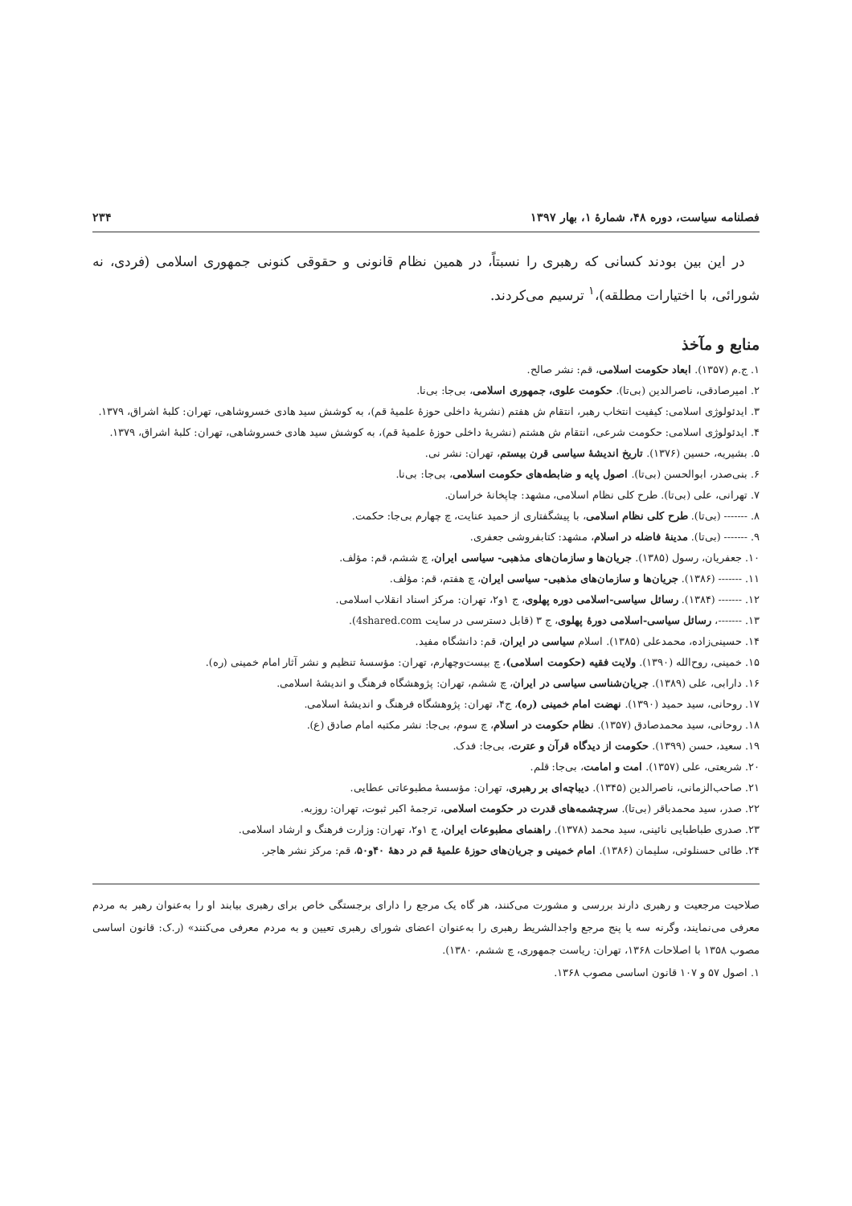فصلنامه سیاست، دوره ۴۸، شمارهٔ ۱، بهار ۱۳۹۷ ۲۳۴
در این بین بودند کسانی که رهبری را نسبتاً، در همین نظام قانونی و حقوقی کنونی جمهوری اسلامی (فردی، نه شورائی، با اختیارات مطلقه)،<sup>۱</sup> ترسیم می‌کردند.
منابع و مآخذ
۱. ج.م (۱۳۵۷). ابعاد حکومت اسلامی، قم: نشر صالح.
۲. امیرصادقی، ناصرالدین (بی‌تا). حکومت علوی، جمهوری اسلامی، بی‌جا: بی‌نا.
۳. ایدئولوژی اسلامی: کیفیت انتخاب رهبر، انتقام ش هفتم (نشریهٔ داخلی حوزهٔ علمیهٔ قم)، به کوشش سید هادی خسروشاهی، تهران: کلبهٔ اشراق، ۱۳۷۹.
۴. ایدئولوژی اسلامی: حکومت شرعی، انتقام ش هشتم (نشریهٔ داخلی حوزهٔ علمیهٔ قم)، به کوشش سید هادی خسروشاهی، تهران: کلبهٔ اشراق، ۱۳۷۹.
۵. بشیریه، حسین (۱۳۷۶). تاریخ اندیشهٔ سیاسی قرن بیستم، تهران: نشر نی.
۶. بنی‌صدر، ابوالحسن (بی‌تا). اصول پایه و ضابطه‌های حکومت اسلامی، بی‌جا: بی‌نا.
۷. تهرانی، علی (بی‌تا). طرح کلی نظام اسلامی، مشهد: چاپخانهٔ خراسان.
۸. ------- (بی‌تا). طرح کلی نظام اسلامی، با پیشگفتاری از حمید عنایت، چ چهارم بی‌جا: حکمت.
۹. ------- (بی‌تا). مدینهٔ فاضله در اسلام، مشهد: کتابفروشی جعفری.
۱۰. جعفریان، رسول (۱۳۸۵). جریان‌ها و سازمان‌های مذهبی- سیاسی ایران، چ ششم، قم: مؤلف.
۱۱. ------- (۱۳۸۶). جریان‌ها و سازمان‌های مذهبی- سیاسی ایران، چ هفتم، قم: مؤلف.
۱۲. ------- (۱۳۸۴). رسائل سیاسی-اسلامی دوره پهلوی، ج ۱و۲، تهران: مرکز اسناد انقلاب اسلامی.
۱۳. -------، رسائل سیاسی-اسلامی دورهٔ پهلوی، ج ۳ (قابل دسترسی در سایت 4shared.com).
۱۴. حسینی‌زاده، محمدعلی (۱۳۸۵). اسلام سیاسی در ایران، قم: دانشگاه مفید.
۱۵. خمینی، روح‌الله (۱۳۹۰). ولایت فقیه (حکومت اسلامی)، چ بیست‌وچهارم، تهران: مؤسسهٔ تنظیم و نشر آثار امام خمینی (ره).
۱۶. دارابی، علی (۱۳۸۹). جریان‌شناسی سیاسی در ایران، چ ششم، تهران: پژوهشگاه فرهنگ و اندیشهٔ اسلامی.
۱۷. روحانی، سید حمید (۱۳۹۰). نهضت امام خمینی (ره)، ج۴، تهران: پژوهشگاه فرهنگ و اندیشهٔ اسلامی.
۱۸. روحانی، سید محمدصادق (۱۳۵۷). نظام حکومت در اسلام، چ سوم، بی‌جا: نشر مکتبه امام صادق (ع).
۱۹. سعید، حسن (۱۳۹۹). حکومت از دیدگاه قرآن و عترت، بی‌جا: فدک.
۲۰. شریعتی، علی (۱۳۵۷). امت و امامت، بی‌جا: قلم.
۲۱. صاحب‌الزمانی، ناصرالدین (۱۳۴۵). دیباچه‌ای بر رهبری، تهران: مؤسسهٔ مطبوعاتی عطایی.
۲۲. صدر، سید محمدباقر (بی‌تا). سرچشمه‌های قدرت در حکومت اسلامی، ترجمهٔ اکبر ثبوت، تهران: روزبه.
۲۳. صدری طباطبایی نائینی، سید محمد (۱۳۷۸). راهنمای مطبوعات ایران، ج ۱و۲، تهران: وزارت فرهنگ و ارشاد اسلامی.
۲۴. طائی حسنلوئی، سلیمان (۱۳۸۶). امام خمینی و جریان‌های حوزهٔ علمیهٔ قم در دههٔ ۴۰و۵۰، قم: مرکز نشر هاجر.
صلاحیت مرجعیت و رهبری دارند بررسی و مشورت می‌کنند، هر گاه یک مرجع را دارای برجستگی خاص برای رهبری بیابند او را به‌عنوان رهبر به مردم معرفی می‌نمایند، وگرنه سه یا پنج مرجع واجدالشریط رهبری را به‌عنوان اعضای شورای رهبری تعیین و به مردم معرفی می‌کنند» (ر.ک: قانون اساسی مصوب ۱۳۵۸ با اصلاحات ۱۳۶۸، تهران: ریاست جمهوری، چ ششم، ۱۳۸۰).
۱. اصول ۵۷ و ۱۰۷ قانون اساسی مصوب ۱۳۶۸.